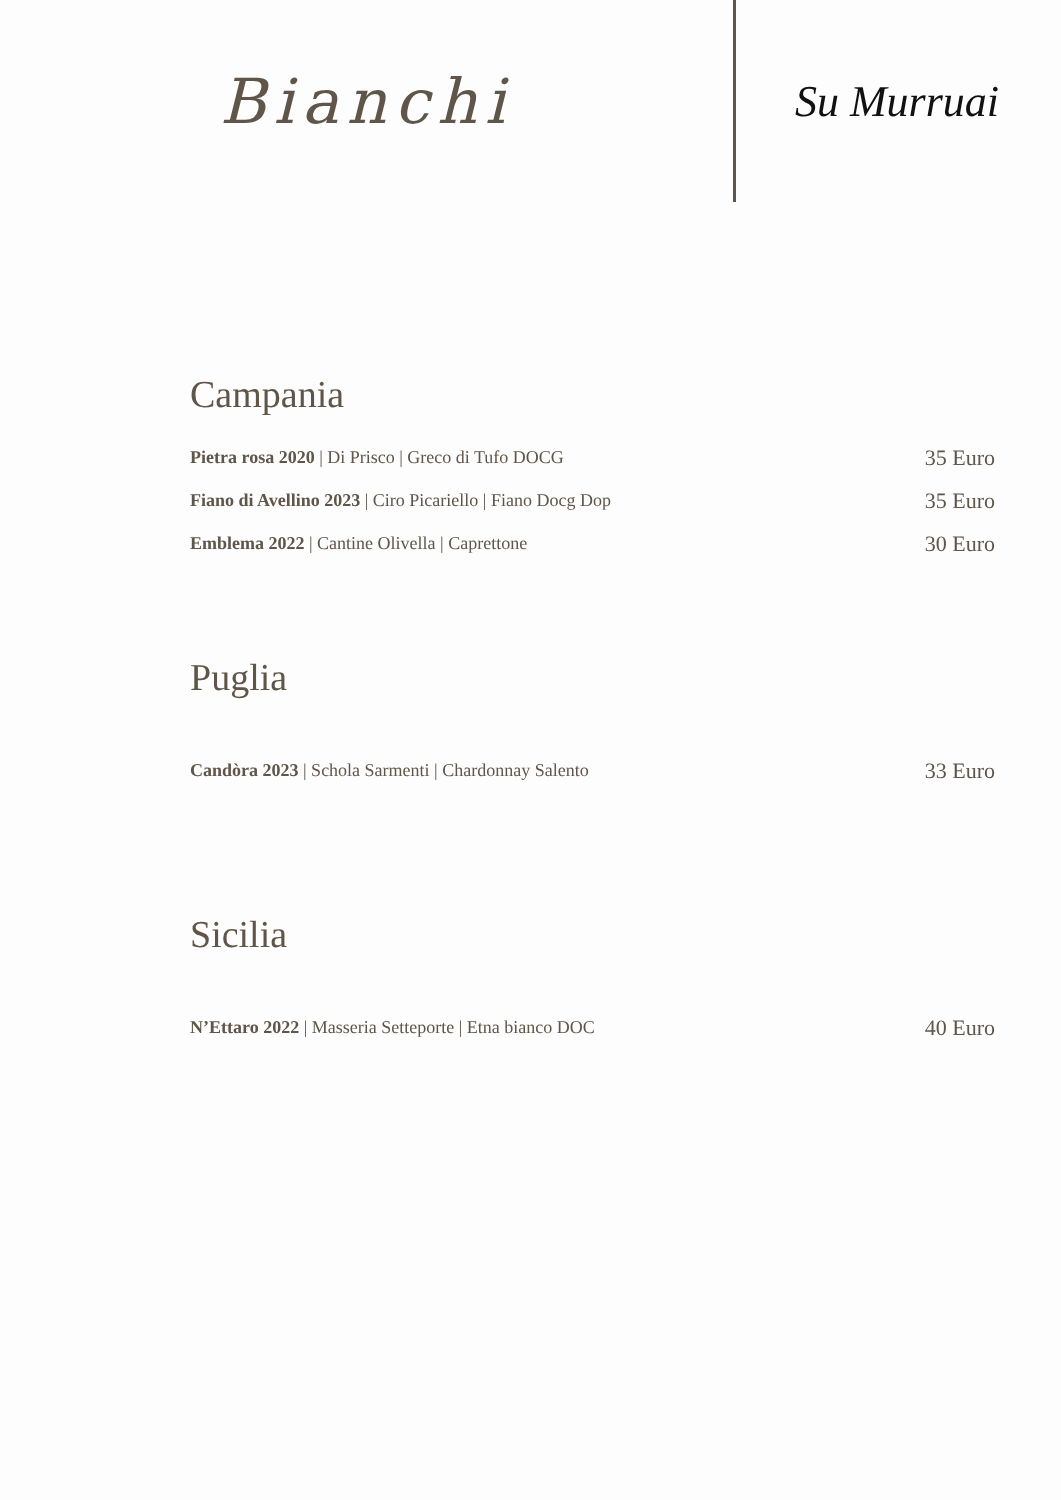Bianchi
Su Murruai
Campania
Pietra rosa 2020 | Di Prisco | Greco di Tufo DOCG 35 Euro
Fiano di Avellino 2023 | Ciro Picariello | Fiano Docg Dop 35 Euro
Emblema 2022 | Cantine Olivella | Caprettone 30 Euro
Puglia
Candòra 2023 | Schola Sarmenti | Chardonnay Salento 33 Euro
Sicilia
N’Ettaro 2022 | Masseria Setteporte | Etna bianco DOC 40 Euro